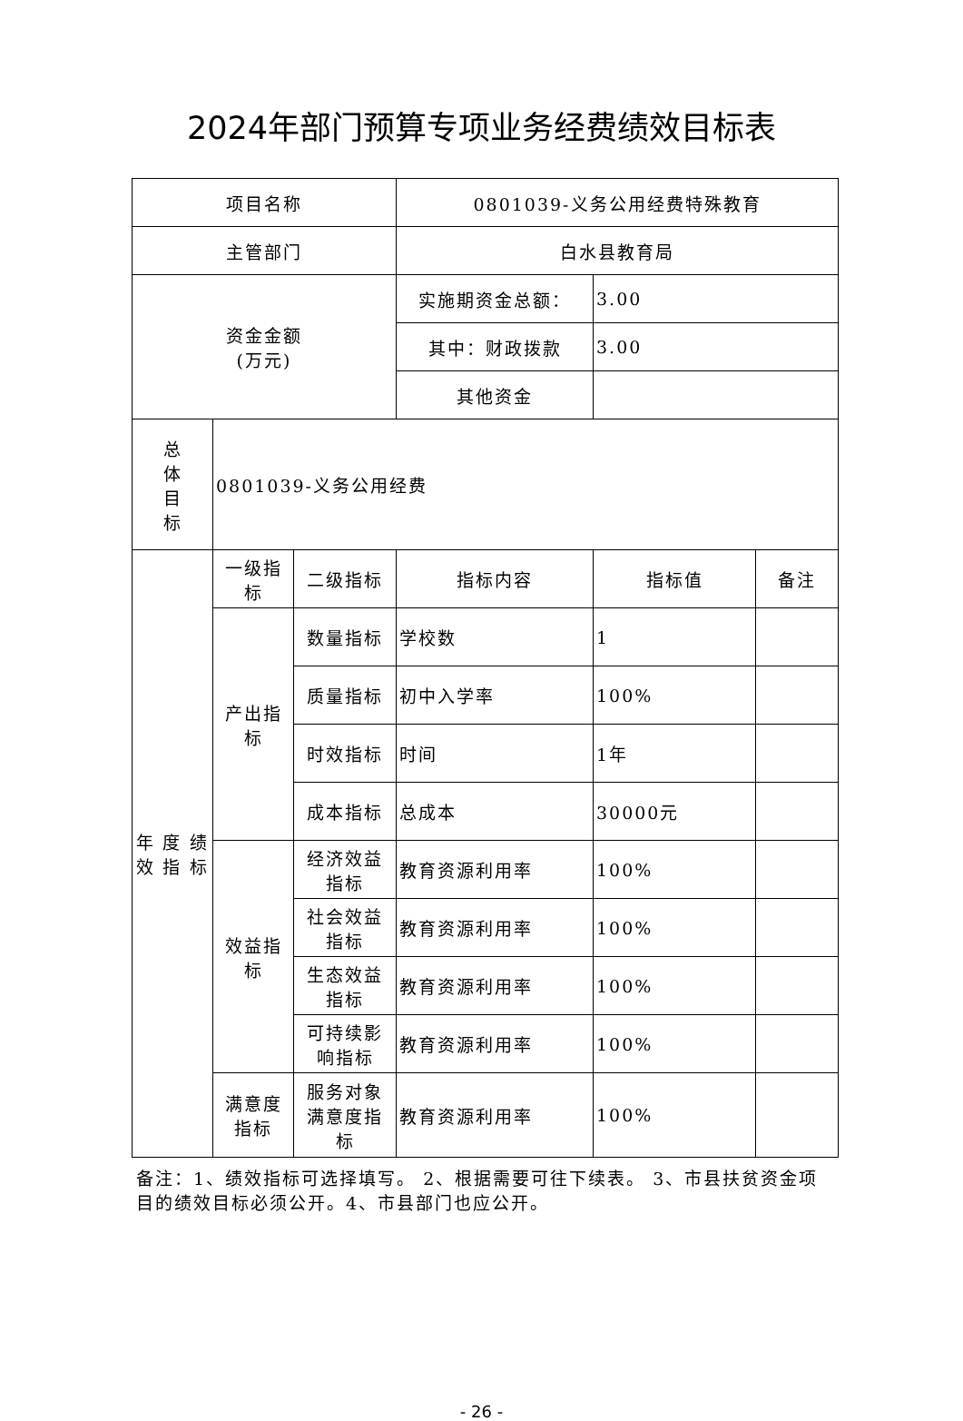2024年部门预算专项业务经费绩效目标表
| 项目名称 | | | 0801039-义务公用经费特殊教育 | | |
| 主管部门 | | | 白水县教育局 | | |
| 资金金额 (万元) | | | 实施期资金总额： | 3.00 | |
| | | | 其中：财政拨款 | 3.00 | |
| | | | 其他资金 | | |
| 总 体 目 标 | 0801039-义务公用经费 | | | | |
| 年 度 绩 效 指 标 | 一级指标 | 二级指标 | 指标内容 | 指标值 | 备注 |
| | 产出指 标 | 数量指标 | 学校数 | 1 | |
| | | 质量指标 | 初中入学率 | 100% | |
| | | 时效指标 | 时间 | 1年 | |
| | | 成本指标 | 总成本 | 30000元 | |
| | 效益指 标 | 经济效益 指标 | 教育资源利用率 | 100% | |
| | | 社会效益 指标 | 教育资源利用率 | 100% | |
| | | 生态效益 指标 | 教育资源利用率 | 100% | |
| | | 可持续影 响指标 | 教育资源利用率 | 100% | |
| | 满意度 指标 | 服务对象 满意度指 标 | 教育资源利用率 | 100% | |
备注：1、绩效指标可选择填写。 2、根据需要可往下续表。 3、市县扶贫资金项目的绩效目标必须公开。4、市县部门也应公开。
- 26 -